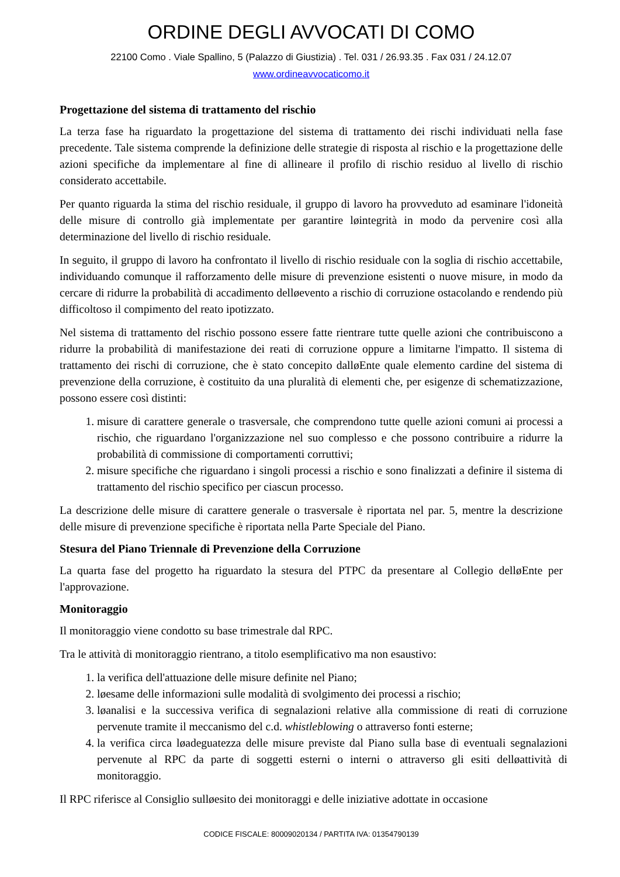ORDINE DEGLI AVVOCATI DI COMO
22100 Como . Viale Spallino, 5 (Palazzo di Giustizia) . Tel. 031 / 26.93.35 . Fax 031 / 24.12.07
www.ordineavvocaticomo.it
Progettazione del sistema di trattamento del rischio
La terza fase ha riguardato la progettazione del sistema di trattamento dei rischi individuati nella fase precedente. Tale sistema comprende la definizione delle strategie di risposta al rischio e la progettazione delle azioni specifiche da implementare al fine di allineare il profilo di rischio residuo al livello di rischio considerato accettabile.
Per quanto riguarda la stima del rischio residuale, il gruppo di lavoro ha provveduto ad esaminare l'idoneità delle misure di controllo già implementate per garantire løintegrità in modo da pervenire così alla determinazione del livello di rischio residuale.
In seguito, il gruppo di lavoro ha confrontato il livello di rischio residuale con la soglia di rischio accettabile, individuando comunque il rafforzamento delle misure di prevenzione esistenti o nuove misure, in modo da cercare di ridurre la probabilità di accadimento delløevento a rischio di corruzione ostacolando e rendendo più difficoltoso il compimento del reato ipotizzato.
Nel sistema di trattamento del rischio possono essere fatte rientrare tutte quelle azioni che contribuiscono a ridurre la probabilità di manifestazione dei reati di corruzione oppure a limitarne l'impatto. Il sistema di trattamento dei rischi di corruzione, che è stato concepito dalløEnte quale elemento cardine del sistema di prevenzione della corruzione, è costituito da una pluralità di elementi che, per esigenze di schematizzazione, possono essere così distinti:
1. misure di carattere generale o trasversale, che comprendono tutte quelle azioni comuni ai processi a rischio, che riguardano l'organizzazione nel suo complesso e che possono contribuire a ridurre la probabilità di commissione di comportamenti corruttivi;
2. misure specifiche che riguardano i singoli processi a rischio e sono finalizzati a definire il sistema di trattamento del rischio specifico per ciascun processo.
La descrizione delle misure di carattere generale o trasversale è riportata nel par. 5, mentre la descrizione delle misure di prevenzione specifiche è riportata nella Parte Speciale del Piano.
Stesura del Piano Triennale di Prevenzione della Corruzione
La quarta fase del progetto ha riguardato la stesura del PTPC da presentare al Collegio delløEnte per l'approvazione.
Monitoraggio
Il monitoraggio viene condotto su base trimestrale dal RPC.
Tra le attività di monitoraggio rientrano, a titolo esemplificativo ma non esaustivo:
1. la verifica dell'attuazione delle misure definite nel Piano;
2. løesame delle informazioni sulle modalità di svolgimento dei processi a rischio;
3. løanalisi e la successiva verifica di segnalazioni relative alla commissione di reati di corruzione pervenute tramite il meccanismo del c.d. whistleblowing o attraverso fonti esterne;
4. la verifica circa løadeguatezza delle misure previste dal Piano sulla base di eventuali segnalazioni pervenute al RPC da parte di soggetti esterni o interni o attraverso gli esiti delløattività di monitoraggio.
Il RPC riferisce al Consiglio sulløesito dei monitoraggi e delle iniziative adottate in occasione
CODICE FISCALE: 80009020134 / PARTITA IVA: 01354790139